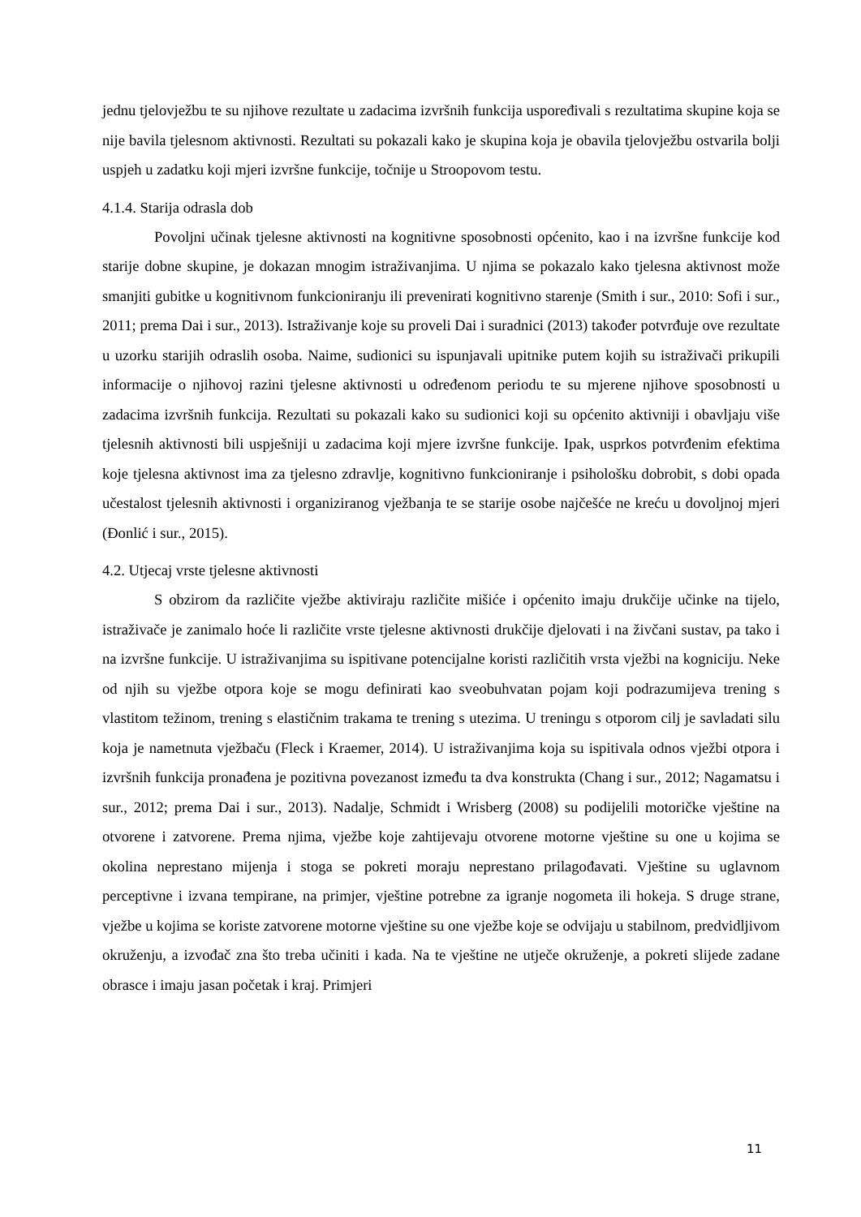jednu tjelovježbu te su njihove rezultate u zadacima izvršnih funkcija uspoređivali s rezultatima skupine koja se nije bavila tjelesnom aktivnosti. Rezultati su pokazali kako je skupina koja je obavila tjelovježbu ostvarila bolji uspjeh u zadatku koji mjeri izvršne funkcije, točnije u Stroopovom testu.
4.1.4. Starija odrasla dob
Povoljni učinak tjelesne aktivnosti na kognitivne sposobnosti općenito, kao i na izvršne funkcije kod starije dobne skupine, je dokazan mnogim istraživanjima. U njima se pokazalo kako tjelesna aktivnost može smanjiti gubitke u kognitivnom funkcioniranju ili prevenirati kognitivno starenje (Smith i sur., 2010: Sofi i sur., 2011; prema Dai i sur., 2013). Istraživanje koje su proveli Dai i suradnici (2013) također potvrđuje ove rezultate u uzorku starijih odraslih osoba. Naime, sudionici su ispunjavali upitnike putem kojih su istraživači prikupili informacije o njihovoj razini tjelesne aktivnosti u određenom periodu te su mjerene njihove sposobnosti u zadacima izvršnih funkcija. Rezultati su pokazali kako su sudionici koji su općenito aktivniji i obavljaju više tjelesnih aktivnosti bili uspješniji u zadacima koji mjere izvršne funkcije. Ipak, usprkos potvrđenim efektima koje tjelesna aktivnost ima za tjelesno zdravlje, kognitivno funkcioniranje i psihološku dobrobit, s dobi opada učestalost tjelesnih aktivnosti i organiziranog vježbanja te se starije osobe najčešće ne kreću u dovoljnoj mjeri (Đonlić i sur., 2015).
4.2. Utjecaj vrste tjelesne aktivnosti
S obzirom da različite vježbe aktiviraju različite mišiće i općenito imaju drukčije učinke na tijelo, istraživače je zanimalo hoće li različite vrste tjelesne aktivnosti drukčije djelovati i na živčani sustav, pa tako i na izvršne funkcije. U istraživanjima su ispitivane potencijalne koristi različitih vrsta vježbi na kogniciju. Neke od njih su vježbe otpora koje se mogu definirati kao sveobuhvatan pojam koji podrazumijeva trening s vlastitom težinom, trening s elastičnim trakama te trening s utezima. U treningu s otporom cilj je savladati silu koja je nametnuta vježbaču (Fleck i Kraemer, 2014). U istraživanjima koja su ispitivala odnos vježbi otpora i izvršnih funkcija pronađena je pozitivna povezanost između ta dva konstrukta (Chang i sur., 2012; Nagamatsu i sur., 2012; prema Dai i sur., 2013). Nadalje, Schmidt i Wrisberg (2008) su podijelili motoričke vještine na otvorene i zatvorene. Prema njima, vježbe koje zahtijevaju otvorene motorne vještine su one u kojima se okolina neprestano mijenja i stoga se pokreti moraju neprestano prilagođavati. Vještine su uglavnom perceptivne i izvana tempirane, na primjer, vještine potrebne za igranje nogometa ili hokeja. S druge strane, vježbe u kojima se koriste zatvorene motorne vještine su one vježbe koje se odvijaju u stabilnom, predvidljivom okruženju, a izvođač zna što treba učiniti i kada. Na te vještine ne utječe okruženje, a pokreti slijede zadane obrasce i imaju jasan početak i kraj. Primjeri
11